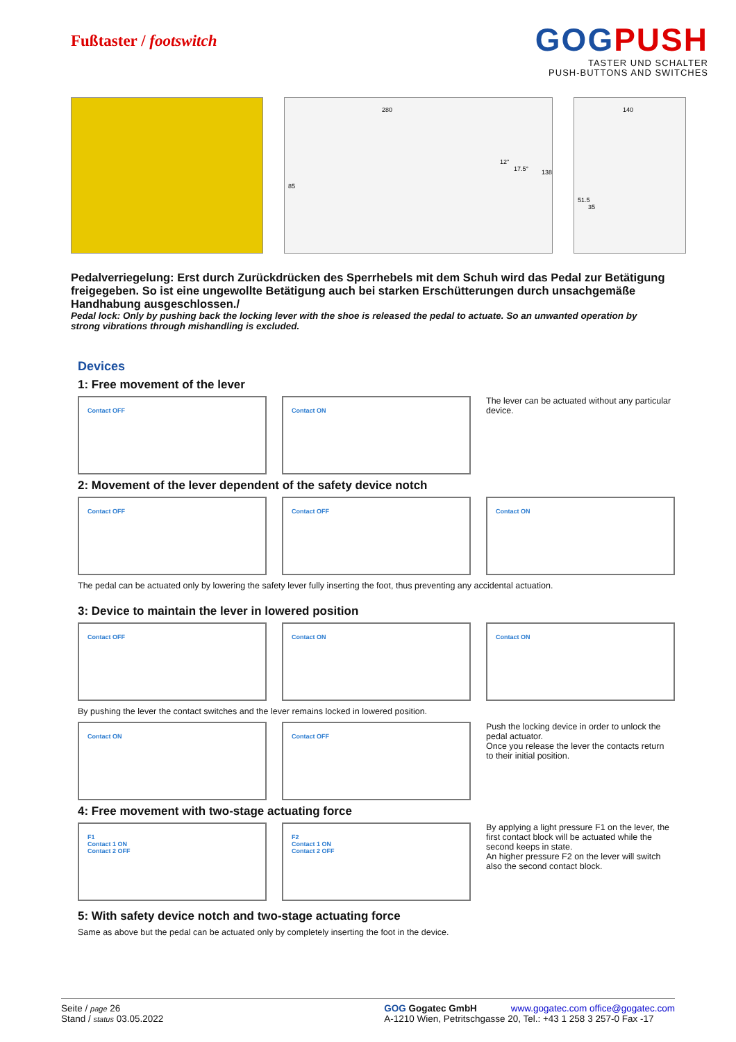Fußtaster / footswitch
GOGPUSH
TASTER UND SCHALTER
PUSH-BUTTONS AND SWITCHES
280
85
12°
17.5°
138
140
51.5
35
Pedalverriegelung: Erst durch Zurückdrücken des Sperrhebels mit dem Schuh wird das Pedal zur Betätigung freigegeben. So ist eine ungewollte Betätigung auch bei starken Erschütterungen durch unsachgemäße Handhabung ausgeschlossen./
Pedal lock: Only by pushing back the locking lever with the shoe is released the pedal to actuate. So an unwanted operation by strong vibrations through mishandling is excluded.
Devices
1: Free movement of the lever
Contact OFF Contact ON
The lever can be actuated without any particular device.
2: Movement of the lever dependent of the safety device notch
Contact OFF Contact OFF Contact ON
The pedal can be actuated only by lowering the safety lever fully inserting the foot, thus preventing any accidental actuation.
3: Device to maintain the lever in lowered position
Contact OFF Contact ON Contact ON
By pushing the lever the contact switches and the lever remains locked in lowered position.
Contact ON Contact OFF
Push the locking device in order to unlock the pedal actuator.
Once you release the lever the contacts return to their initial position.
4: Free movement with two-stage actuating force
F1
Contact 1 ON
Contact 2 OFF
F2
Contact 1 ON
Contact 2 OFF
By applying a light pressure F1 on the lever, the first contact block will be actuated while the second keeps in state.
An higher pressure F2 on the lever will switch also the second contact block.
5: With safety device notch and two-stage actuating force
Same as above but the pedal can be actuated only by completely inserting the foot in the device.
Seite / page 26
Stand / status 03.05.2022
GOG Gogatec GmbH www.gogatec.com office@gogatec.com
A-1210 Wien, Petritschgasse 20, Tel.: +43 1 258 3 257-0 Fax -17